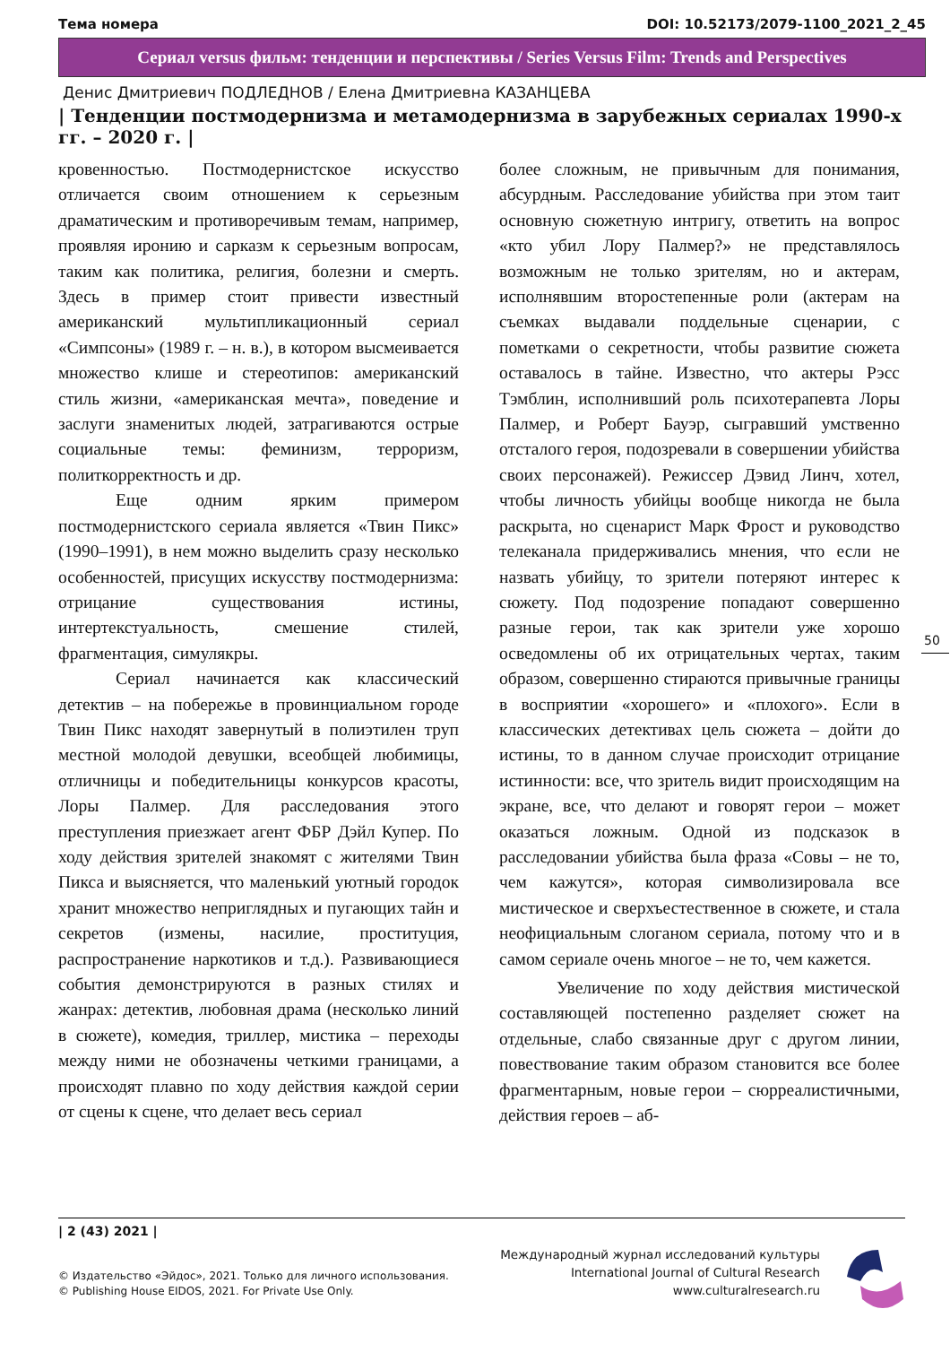Тема номера DOI: 10.52173/2079-1100_2021_2_45
Сериал versus фильм: тенденции и перспективы / Series Versus Film: Trends and Perspectives
Денис Дмитриевич ПОДЛЕДНОВ / Елена Дмитриевна КАЗАНЦЕВА
| Тенденции постмодернизма и метамодернизма в зарубежных сериалах 1990-х гг. – 2020 г. |
кровенностью. Постмодернистское искусство отличается своим отношением к серьезным драматическим и противоречивым темам, например, проявляя иронию и сарказм к серьезным вопросам, таким как политика, религия, болезни и смерть. Здесь в пример стоит привести известный американский мультипликационный сериал «Симпсоны» (1989 г. – н. в.), в котором высмеивается множество клише и стереотипов: американский стиль жизни, «американская мечта», поведение и заслуги знаменитых людей, затрагиваются острые социальные темы: феминизм, терроризм, политкорректность и др.
Еще одним ярким примером постмодернистского сериала является «Твин Пикс» (1990–1991), в нем можно выделить сразу несколько особенностей, присущих искусству постмодернизма: отрицание существования истины, интертекстуальность, смешение стилей, фрагментация, симулякры.
Сериал начинается как классический детектив – на побережье в провинциальном городе Твин Пикс находят завернутый в полиэтилен труп местной молодой девушки, всеобщей любимицы, отличницы и победительницы конкурсов красоты, Лоры Палмер. Для расследования этого преступления приезжает агент ФБР Дэйл Купер. По ходу действия зрителей знакомят с жителями Твин Пикса и выясняется, что маленький уютный городок хранит множество неприглядных и пугающих тайн и секретов (измены, насилие, проституция, распространение наркотиков и т.д.). Развивающиеся события демонстрируются в разных стилях и жанрах: детектив, любовная драма (несколько линий в сюжете), комедия, триллер, мистика – переходы между ними не обозначены четкими границами, а происходят плавно по ходу действия каждой серии от сцены к сцене, что делает весь сериал
более сложным, не привычным для понимания, абсурдным. Расследование убийства при этом таит основную сюжетную интригу, ответить на вопрос «кто убил Лору Палмер?» не представлялось возможным не только зрителям, но и актерам, исполнявшим второстепенные роли (актерам на съемках выдавали поддельные сценарии, с пометками о секретности, чтобы развитие сюжета оставалось в тайне. Известно, что актеры Рэсс Тэмблин, исполнивший роль психотерапевта Лоры Палмер, и Роберт Бауэр, сыгравший умственно отсталого героя, подозревали в совершении убийства своих персонажей). Режиссер Дэвид Линч, хотел, чтобы личность убийцы вообще никогда не была раскрыта, но сценарист Марк Фрост и руководство телеканала придерживались мнения, что если не назвать убийцу, то зрители потеряют интерес к сюжету. Под подозрение попадают совершенно разные герои, так как зрители уже хорошо осведомлены об их отрицательных чертах, таким образом, совершенно стираются привычные границы в восприятии «хорошего» и «плохого». Если в классических детективах цель сюжета – дойти до истины, то в данном случае происходит отрицание истинности: все, что зритель видит происходящим на экране, все, что делают и говорят герои – может оказаться ложным. Одной из подсказок в расследовании убийства была фраза «Совы – не то, чем кажутся», которая символизировала все мистическое и сверхъестественное в сюжете, и стала неофициальным слоганом сериала, потому что и в самом сериале очень многое – не то, чем кажется.
Увеличение по ходу действия мистической составляющей постепенно разделяет сюжет на отдельные, слабо связанные друг с другом линии, повествование таким образом становится все более фрагментарным, новые герои – сюрреалистичными, действия героев – аб-
50
| 2 (43) 2021 |
© Издательство «Эйдос», 2021. Только для личного использования.
© Publishing House EIDOS, 2021. For Private Use Only.
Международный журнал исследований культуры
International Journal of Cultural Research
www.culturalresearch.ru